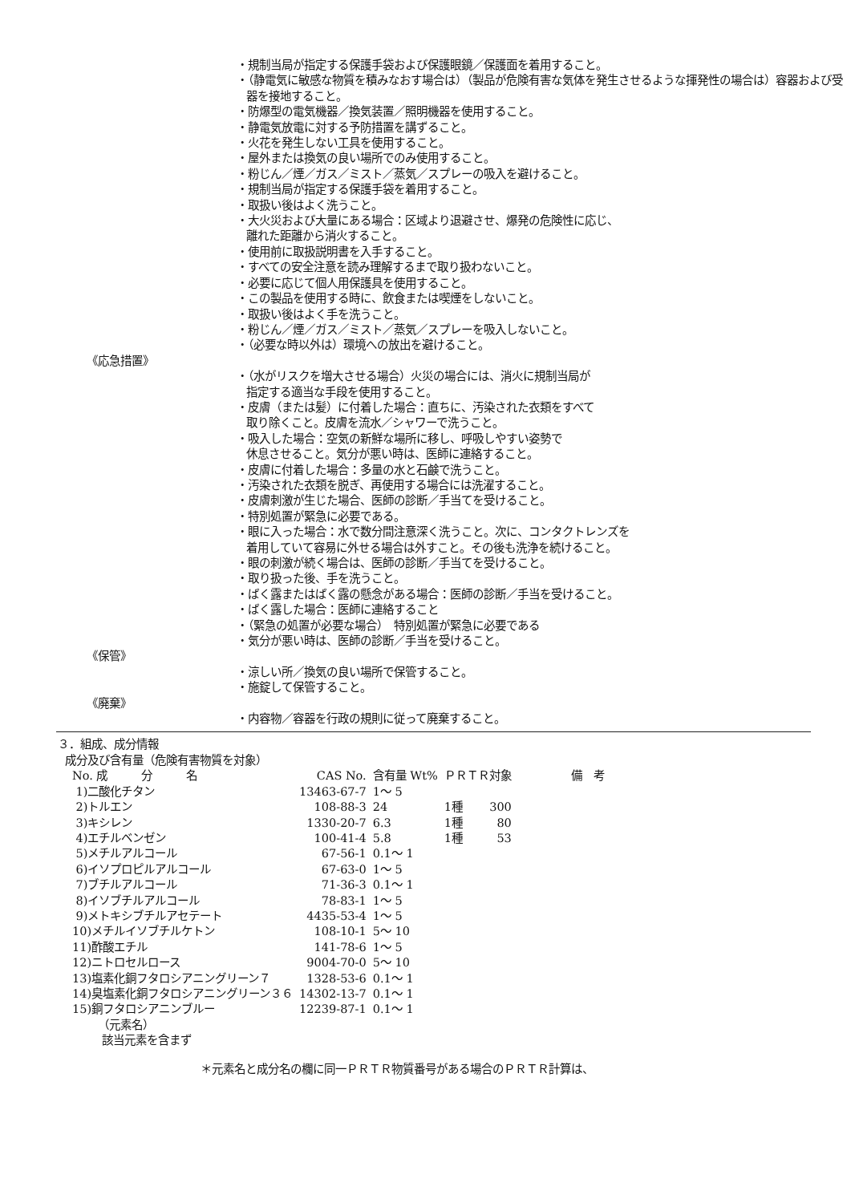・規制当局が指定する保護手袋および保護眼鏡／保護面を着用すること。
・（静電気に敏感な物質を積みなおす場合は）（製品が危険有害な気体を発生させるような揮発性の場合は）容器および受器を接地すること。
・防爆型の電気機器／換気装置／照明機器を使用すること。
・静電気放電に対する予防措置を講ずること。
・火花を発生しない工具を使用すること。
・屋外または換気の良い場所でのみ使用すること。
・粉じん／煙／ガス／ミスト／蒸気／スプレーの吸入を避けること。
・規制当局が指定する保護手袋を着用すること。
・取扱い後はよく洗うこと。
・大火災および大量にある場合：区域より退避させ、爆発の危険性に応じ、
離れた距離から消火すること。
・使用前に取扱説明書を入手すること。
・すべての安全注意を読み理解するまで取り扱わないこと。
・必要に応じて個人用保護具を使用すること。
・この製品を使用する時に、飲食または喫煙をしないこと。
・取扱い後はよく手を洗うこと。
・粉じん／煙／ガス／ミスト／蒸気／スプレーを吸入しないこと。
・（必要な時以外は）環境への放出を避けること。
《応急措置》
・（水がリスクを増大させる場合）火災の場合には、消火に規制当局が
指定する適当な手段を使用すること。
・皮膚（または髪）に付着した場合：直ちに、汚染された衣類をすべて
取り除くこと。皮膚を流水／シャワーで洗うこと。
・吸入した場合：空気の新鮮な場所に移し、呼吸しやすい姿勢で
休息させること。気分が悪い時は、医師に連絡すること。
・皮膚に付着した場合：多量の水と石鹸で洗うこと。
・汚染された衣類を脱ぎ、再使用する場合には洗濯すること。
・皮膚刺激が生じた場合、医師の診断／手当てを受けること。
・特別処置が緊急に必要である。
・眼に入った場合：水で数分間注意深く洗うこと。次に、コンタクトレンズを
着用していて容易に外せる場合は外すこと。その後も洗浄を続けること。
・眼の刺激が続く場合は、医師の診断／手当てを受けること。
・取り扱った後、手を洗うこと。
・ばく露またはばく露の懸念がある場合：医師の診断／手当を受けること。
・ばく露した場合：医師に連絡すること
・（緊急の処置が必要な場合）　特別処置が緊急に必要である
・気分が悪い時は、医師の診断／手当を受けること。
《保管》
・涼しい所／換気の良い場所で保管すること。
・施錠して保管すること。
《廃棄》
・内容物／容器を行政の規則に従って廃棄すること。
３．組成、成分情報
成分及び含有量（危険有害物質を対象）
| No. 成 分 名 | CAS No. | 含有量 Wt% | ＰＲＴＲ対象 | | 備 考 |
| --- | --- | --- | --- | --- | --- |
| 1)二酸化チタン | 13463-67-7 | 1～ 5 | | | |
| 2)トルエン | 108-88-3 | 24 | 1種 | 300 | |
| 3)キシレン | 1330-20-7 | 6.3 | 1種 | 80 | |
| 4)エチルベンゼン | 100-41-4 | 5.8 | 1種 | 53 | |
| 5)メチルアルコール | 67-56-1 | 0.1～ 1 | | | |
| 6)イソプロピルアルコール | 67-63-0 | 1～ 5 | | | |
| 7)ブチルアルコール | 71-36-3 | 0.1～ 1 | | | |
| 8)イソブチルアルコール | 78-83-1 | 1～ 5 | | | |
| 9)メトキシブチルアセテート | 4435-53-4 | 1～ 5 | | | |
| 10)メチルイソブチルケトン | 108-10-1 | 5～ 10 | | | |
| 11)酢酸エチル | 141-78-6 | 1～ 5 | | | |
| 12)ニトロセルロース | 9004-70-0 | 5～ 10 | | | |
| 13)塩素化銅フタロシアニングリーン７ | 1328-53-6 | 0.1～ 1 | | | |
| 14)臭塩素化銅フタロシアニングリーン３６ | 14302-13-7 | 0.1～ 1 | | | |
| 15)銅フタロシアニンブルー | 12239-87-1 | 0.1～ 1 | | | |
（元素名）
該当元素を含まず
＊元素名と成分名の欄に同一ＰＲＴＲ物質番号がある場合のＰＲＴＲ計算は、